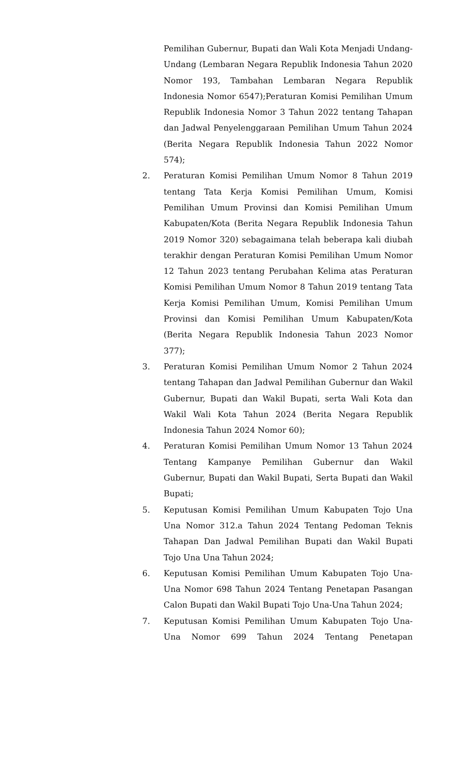Pemilihan Gubernur, Bupati dan Wali Kota Menjadi Undang-Undang (Lembaran Negara Republik Indonesia Tahun 2020 Nomor 193, Tambahan Lembaran Negara Republik Indonesia Nomor 6547);Peraturan Komisi Pemilihan Umum Republik Indonesia Nomor 3 Tahun 2022 tentang Tahapan dan Jadwal Penyelenggaraan Pemilihan Umum Tahun 2024 (Berita Negara Republik Indonesia Tahun 2022 Nomor 574);
2. Peraturan Komisi Pemilihan Umum Nomor 8 Tahun 2019 tentang Tata Kerja Komisi Pemilihan Umum, Komisi Pemilihan Umum Provinsi dan Komisi Pemilihan Umum Kabupaten/Kota (Berita Negara Republik Indonesia Tahun 2019 Nomor 320) sebagaimana telah beberapa kali diubah terakhir dengan Peraturan Komisi Pemilihan Umum Nomor 12 Tahun 2023 tentang Perubahan Kelima atas Peraturan Komisi Pemilihan Umum Nomor 8 Tahun 2019 tentang Tata Kerja Komisi Pemilihan Umum, Komisi Pemilihan Umum Provinsi dan Komisi Pemilihan Umum Kabupaten/Kota (Berita Negara Republik Indonesia Tahun 2023 Nomor 377);
3. Peraturan Komisi Pemilihan Umum Nomor 2 Tahun 2024 tentang Tahapan dan Jadwal Pemilihan Gubernur dan Wakil Gubernur, Bupati dan Wakil Bupati, serta Wali Kota dan Wakil Wali Kota Tahun 2024 (Berita Negara Republik Indonesia Tahun 2024 Nomor 60);
4. Peraturan Komisi Pemilihan Umum Nomor 13 Tahun 2024 Tentang Kampanye Pemilihan Gubernur dan Wakil Gubernur, Bupati dan Wakil Bupati, Serta Bupati dan Wakil Bupati;
5. Keputusan Komisi Pemilihan Umum Kabupaten Tojo Una Una Nomor 312.a Tahun 2024 Tentang Pedoman Teknis Tahapan Dan Jadwal Pemilihan Bupati dan Wakil Bupati Tojo Una Una Tahun 2024;
6. Keputusan Komisi Pemilihan Umum Kabupaten Tojo Una-Una Nomor 698 Tahun 2024 Tentang Penetapan Pasangan Calon Bupati dan Wakil Bupati Tojo Una-Una Tahun 2024;
7. Keputusan Komisi Pemilihan Umum Kabupaten Tojo Una-Una Nomor 699 Tahun 2024 Tentang Penetapan